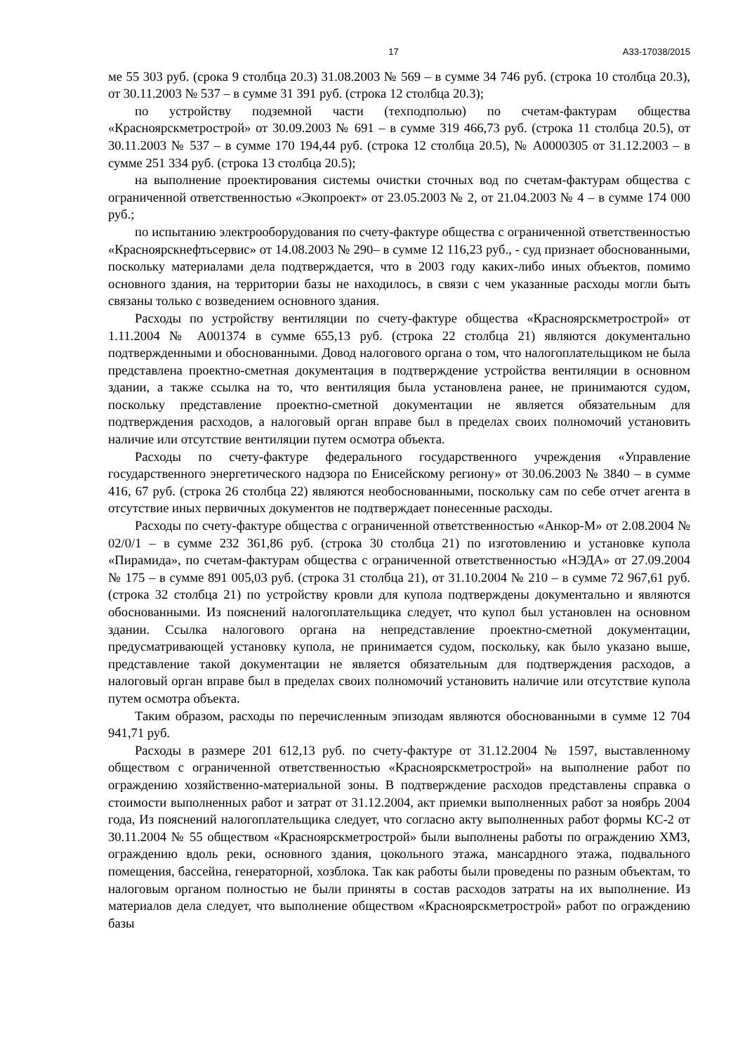17 А33-17038/2015
ме 55 303 руб. (срока 9 столбца 20.3) 31.08.2003 № 569 – в сумме 34 746 руб. (строка 10 столбца 20.3), от 30.11.2003 № 537 – в сумме 31 391 руб. (строка 12 столбца 20.3);
по устройству подземной части (техподполью) по счетам-фактурам общества «Красноярскметрострой» от 30.09.2003 № 691 – в сумме 319 466,73 руб. (строка 11 столбца 20.5), от 30.11.2003 № 537 – в сумме 170 194,44 руб. (строка 12 столбца 20.5), № А0000305 от 31.12.2003 – в сумме 251 334 руб. (строка 13 столбца 20.5);
на выполнение проектирования системы очистки сточных вод по счетам-фактурам общества с ограниченной ответственностью «Экопроект» от 23.05.2003 № 2, от 21.04.2003 № 4 – в сумме 174 000 руб.;
по испытанию электрооборудования по счету-фактуре общества с ограниченной ответственностью «Красноярскнефтьсервис» от 14.08.2003 № 290– в сумме 12 116,23 руб., - суд признает обоснованными, поскольку материалами дела подтверждается, что в 2003 году каких-либо иных объектов, помимо основного здания, на территории базы не находилось, в связи с чем указанные расходы могли быть связаны только с возведением основного здания.
Расходы по устройству вентиляции по счету-фактуре общества «Красноярскметрострой» от 1.11.2004 № А001374 в сумме 655,13 руб. (строка 22 столбца 21) являются документально подтвержденными и обоснованными. Довод налогового органа о том, что налогоплательщиком не была представлена проектно-сметная документация в подтверждение устройства вентиляции в основном здании, а также ссылка на то, что вентиляция была установлена ранее, не принимаются судом, поскольку представление проектно-сметной документации не является обязательным для подтверждения расходов, а налоговый орган вправе был в пределах своих полномочий установить наличие или отсутствие вентиляции путем осмотра объекта.
Расходы по счету-фактуре федерального государственного учреждения «Управление государственного энергетического надзора по Енисейскому региону» от 30.06.2003 № 3840 – в сумме 416, 67 руб. (строка 26 столбца 22) являются необоснованными, поскольку сам по себе отчет агента в отсутствие иных первичных документов не подтверждает понесенные расходы.
Расходы по счету-фактуре общества с ограниченной ответственностью «Анкор-М» от 2.08.2004 № 02/0/1 – в сумме 232 361,86 руб. (строка 30 столбца 21) по изготовлению и установке купола «Пирамида», по счетам-фактурам общества с ограниченной ответственностью «НЭДА» от 27.09.2004 № 175 – в сумме 891 005,03 руб. (строка 31 столбца 21), от 31.10.2004 № 210 – в сумме 72 967,61 руб. (строка 32 столбца 21) по устройству кровли для купола подтверждены документально и являются обоснованными. Из пояснений налогоплательщика следует, что купол был установлен на основном здании. Ссылка налогового органа на непредставление проектно-сметной документации, предусматривающей установку купола, не принимается судом, поскольку, как было указано выше, представление такой документации не является обязательным для подтверждения расходов, а налоговый орган вправе был в пределах своих полномочий установить наличие или отсутствие купола путем осмотра объекта.
Таким образом, расходы по перечисленным эпизодам являются обоснованными в сумме 12 704 941,71 руб.
Расходы в размере 201 612,13 руб. по счету-фактуре от 31.12.2004 № 1597, выставленному обществом с ограниченной ответственностью «Красноярскметрострой» на выполнение работ по ограждению хозяйственно-материальной зоны. В подтверждение расходов представлены справка о стоимости выполненных работ и затрат от 31.12.2004, акт приемки выполненных работ за ноябрь 2004 года, Из пояснений налогоплательщика следует, что согласно акту выполненных работ формы КС-2 от 30.11.2004 № 55 обществом «Красноярскметрострой» были выполнены работы по ограждению ХМЗ, ограждению вдоль реки, основного здания, цокольного этажа, мансардного этажа, подвального помещения, бассейна, генераторной, хозблока. Так как работы были проведены по разным объектам, то налоговым органом полностью не были приняты в состав расходов затраты на их выполнение. Из материалов дела следует, что выполнение обществом «Красноярскметрострой» работ по ограждению базы